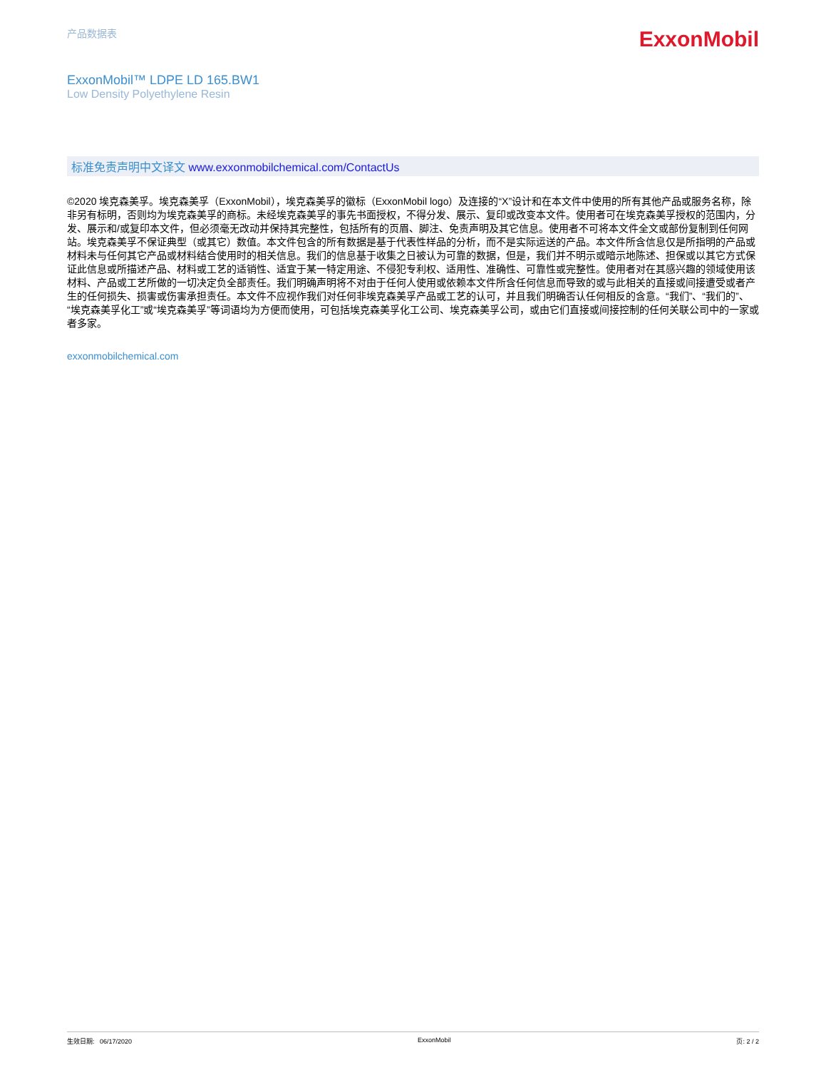产品数据表
ExxonMobil
ExxonMobil™ LDPE LD 165.BW1
Low Density Polyethylene Resin
标准免责声明中文译文 www.exxonmobilchemical.com/ContactUs
©2020 埃克森美孚。埃克森美孚（ExxonMobil），埃克森美孚的徽标（ExxonMobil logo）及连接的“X”设计和在本文件中使用的所有其他产品或服务名称，除非另有标明，否则均为埃克森美孚的商标。未经埃克森美孚的事先书面授权，不得分发、展示、复印或改变本文件。使用者可在埃克森美孚授权的范围内，分发、展示和/或复印本文件，但必须毫无改动并保持其完整性，包括所有的页眉、脚注、免责声明及其它信息。使用者不可将本文件全文或部份复制到任何网站。埃克森美孚不保证典型（或其它）数值。本文件包含的所有数据是基于代表性样品的分析，而不是实际运送的产品。本文件所含信息仅是所指明的产品或材料未与任何其它产品或材料结合使用时的相关信息。我们的信息基于收集之日被认为可靠的数据，但是，我们并不明示或暗示地陈述、担保或以其它方式保证此信息或所描述产品、材料或工艺的适销性、适宜于某一特定用途、不侵犯专利权、适用性、准确性、可靠性或完整性。使用者对在其感兴趣的领域使用该材料、产品或工艺所做的一切决定负全部责任。我们明确声明将不对由于任何人使用或依赖本文件所含任何信息而导致的或与此相关的直接或间接遭受或者产生的任何损失、损害或伤害承担责任。本文件不应视作我们对任何非埃克森美孚产品或工艺的认可，并且我们明确否认任何相反的含意。“我们”、“我们的”、“埃克森美孚化工”或“埃克森美孚”等词语均为方便而使用，可包括埃克森美孚化工公司、埃克森美孚公司，或由它们直接或间接控制的任何关联公司中的一家或者多家。
exxonmobilchemical.com
生效日期: 06/17/2020 ExxonMobil 页: 2 / 2